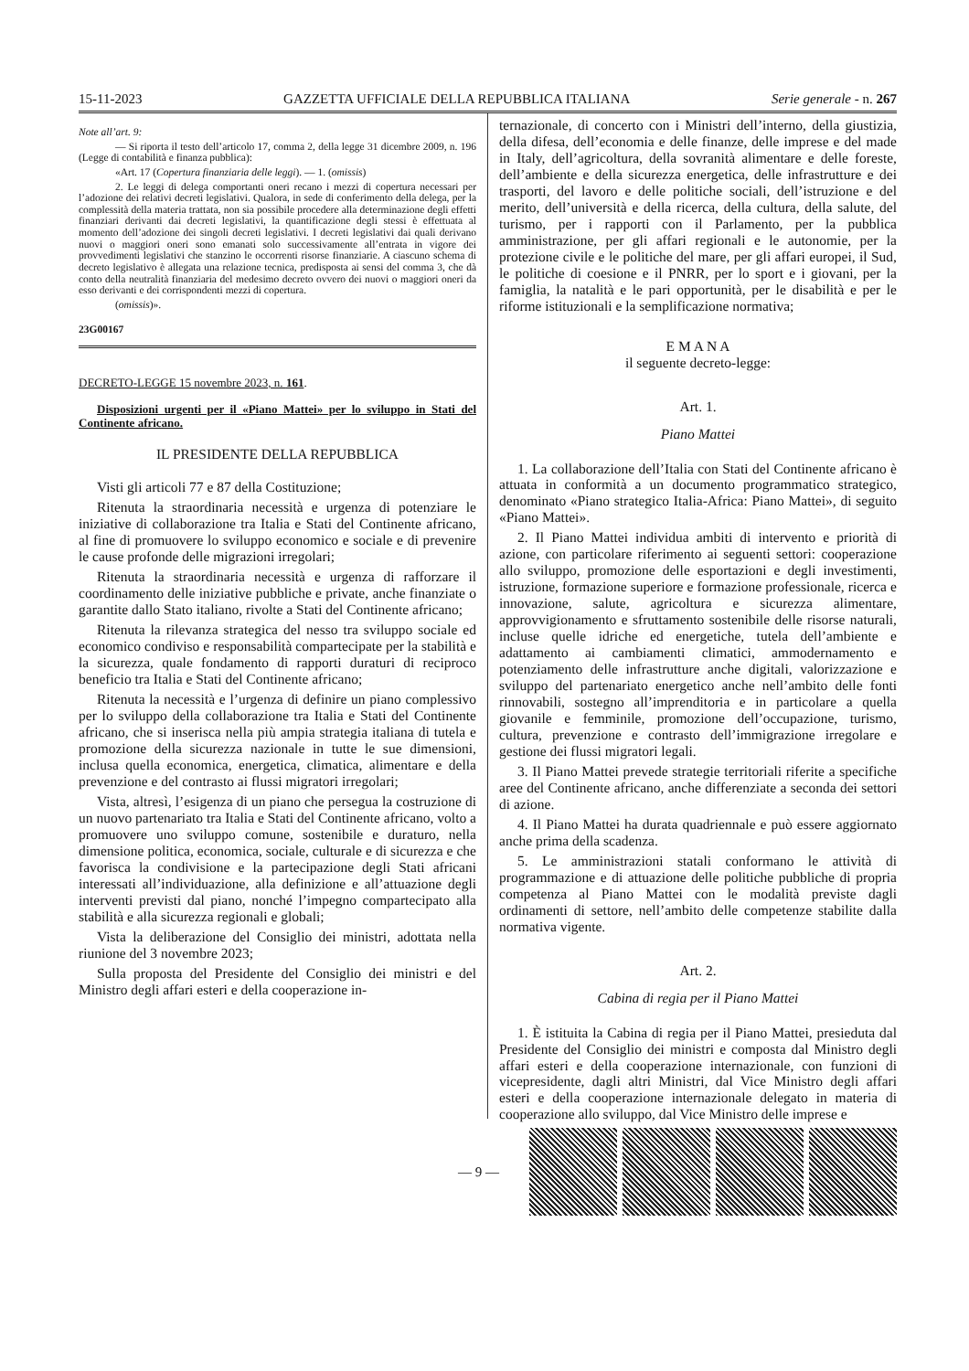15-11-2023 GAZZETTA UFFICIALE DELLA REPUBBLICA ITALIANA Serie generale - n. 267
Note all’art. 9:
— Si riporta il testo dell’articolo 17, comma 2, della legge 31 dicembre 2009, n. 196 (Legge di contabilità e finanza pubblica):
«Art. 17 (Copertura finanziaria delle leggi). — 1. (omissis)
2. Le leggi di delega comportanti oneri recano i mezzi di copertura necessari per l’adozione dei relativi decreti legislativi. Qualora, in sede di conferimento della delega, per la complessità della materia trattata, non sia possibile procedere alla determinazione degli effetti finanziari derivanti dai decreti legislativi, la quantificazione degli stessi è effettuata al momento dell’adozione dei singoli decreti legislativi. I decreti legislativi dai quali derivano nuovi o maggiori oneri sono emanati solo successivamente all’entrata in vigore dei provvedimenti legislativi che stanzino le occorrenti risorse finanziarie. A ciascuno schema di decreto legislativo è allegata una relazione tecnica, predisposta ai sensi del comma 3, che dà conto della neutralità finanziaria del medesimo decreto ovvero dei nuovi o maggiori oneri da esso derivanti e dei corrispondenti mezzi di copertura.
(omissis)».
23G00167
DECRETO-LEGGE 15 novembre 2023, n. 161.
Disposizioni urgenti per il «Piano Mattei» per lo sviluppo in Stati del Continente africano.
IL PRESIDENTE DELLA REPUBBLICA
Visti gli articoli 77 e 87 della Costituzione;
Ritenuta la straordinaria necessità e urgenza di potenziare le iniziative di collaborazione tra Italia e Stati del Continente africano, al fine di promuovere lo sviluppo economico e sociale e di prevenire le cause profonde delle migrazioni irregolari;
Ritenuta la straordinaria necessità e urgenza di rafforzare il coordinamento delle iniziative pubbliche e private, anche finanziate o garantite dallo Stato italiano, rivolte a Stati del Continente africano;
Ritenuta la rilevanza strategica del nesso tra sviluppo sociale ed economico condiviso e responsabilità compartecipate per la stabilità e la sicurezza, quale fondamento di rapporti duraturi di reciproco beneficio tra Italia e Stati del Continente africano;
Ritenuta la necessità e l’urgenza di definire un piano complessivo per lo sviluppo della collaborazione tra Italia e Stati del Continente africano, che si inserisca nella più ampia strategia italiana di tutela e promozione della sicurezza nazionale in tutte le sue dimensioni, inclusa quella economica, energetica, climatica, alimentare e della prevenzione e del contrasto ai flussi migratori irregolari;
Vista, altresì, l’esigenza di un piano che persegua la costruzione di un nuovo partenariato tra Italia e Stati del Continente africano, volto a promuovere uno sviluppo comune, sostenibile e duraturo, nella dimensione politica, economica, sociale, culturale e di sicurezza e che favorisca la condivisione e la partecipazione degli Stati africani interessati all’individuazione, alla definizione e all’attuazione degli interventi previsti dal piano, nonché l’impegno compartecipato alla stabilità e alla sicurezza regionali e globali;
Vista la deliberazione del Consiglio dei ministri, adottata nella riunione del 3 novembre 2023;
Sulla proposta del Presidente del Consiglio dei ministri e del Ministro degli affari esteri e della cooperazione in-
ternazionale, di concerto con i Ministri dell’interno, della giustizia, della difesa, dell’economia e delle finanze, delle imprese e del made in Italy, dell’agricoltura, della sovranità alimentare e delle foreste, dell’ambiente e della sicurezza energetica, delle infrastrutture e dei trasporti, del lavoro e delle politiche sociali, dell’istruzione e del merito, dell’università e della ricerca, della cultura, della salute, del turismo, per i rapporti con il Parlamento, per la pubblica amministrazione, per gli affari regionali e le autonomie, per la protezione civile e le politiche del mare, per gli affari europei, il Sud, le politiche di coesione e il PNRR, per lo sport e i giovani, per la famiglia, la natalità e le pari opportunità, per le disabilità e per le riforme istituzionali e la semplificazione normativa;
E M A N A
il seguente decreto-legge:
Art. 1.
Piano Mattei
1. La collaborazione dell’Italia con Stati del Continente africano è attuata in conformità a un documento programmatico strategico, denominato «Piano strategico Italia-Africa: Piano Mattei», di seguito «Piano Mattei».
2. Il Piano Mattei individua ambiti di intervento e priorità di azione, con particolare riferimento ai seguenti settori: cooperazione allo sviluppo, promozione delle esportazioni e degli investimenti, istruzione, formazione superiore e formazione professionale, ricerca e innovazione, salute, agricoltura e sicurezza alimentare, approvvigionamento e sfruttamento sostenibile delle risorse naturali, incluse quelle idriche ed energetiche, tutela dell’ambiente e adattamento ai cambiamenti climatici, ammodernamento e potenziamento delle infrastrutture anche digitali, valorizzazione e sviluppo del partenariato energetico anche nell’ambito delle fonti rinnovabili, sostegno all’imprenditoria e in particolare a quella giovanile e femminile, promozione dell’occupazione, turismo, cultura, prevenzione e contrasto dell’immigrazione irregolare e gestione dei flussi migratori legali.
3. Il Piano Mattei prevede strategie territoriali riferite a specifiche aree del Continente africano, anche differenziate a seconda dei settori di azione.
4. Il Piano Mattei ha durata quadriennale e può essere aggiornato anche prima della scadenza.
5. Le amministrazioni statali conformano le attività di programmazione e di attuazione delle politiche pubbliche di propria competenza al Piano Mattei con le modalità previste dagli ordinamenti di settore, nell’ambito delle competenze stabilite dalla normativa vigente.
Art. 2.
Cabina di regia per il Piano Mattei
1. È istituita la Cabina di regia per il Piano Mattei, presieduta dal Presidente del Consiglio dei ministri e composta dal Ministro degli affari esteri e della cooperazione internazionale, con funzioni di vicepresidente, dagli altri Ministri, dal Vice Ministro degli affari esteri e della cooperazione internazionale delegato in materia di cooperazione allo sviluppo, dal Vice Ministro delle imprese e
— 9 —